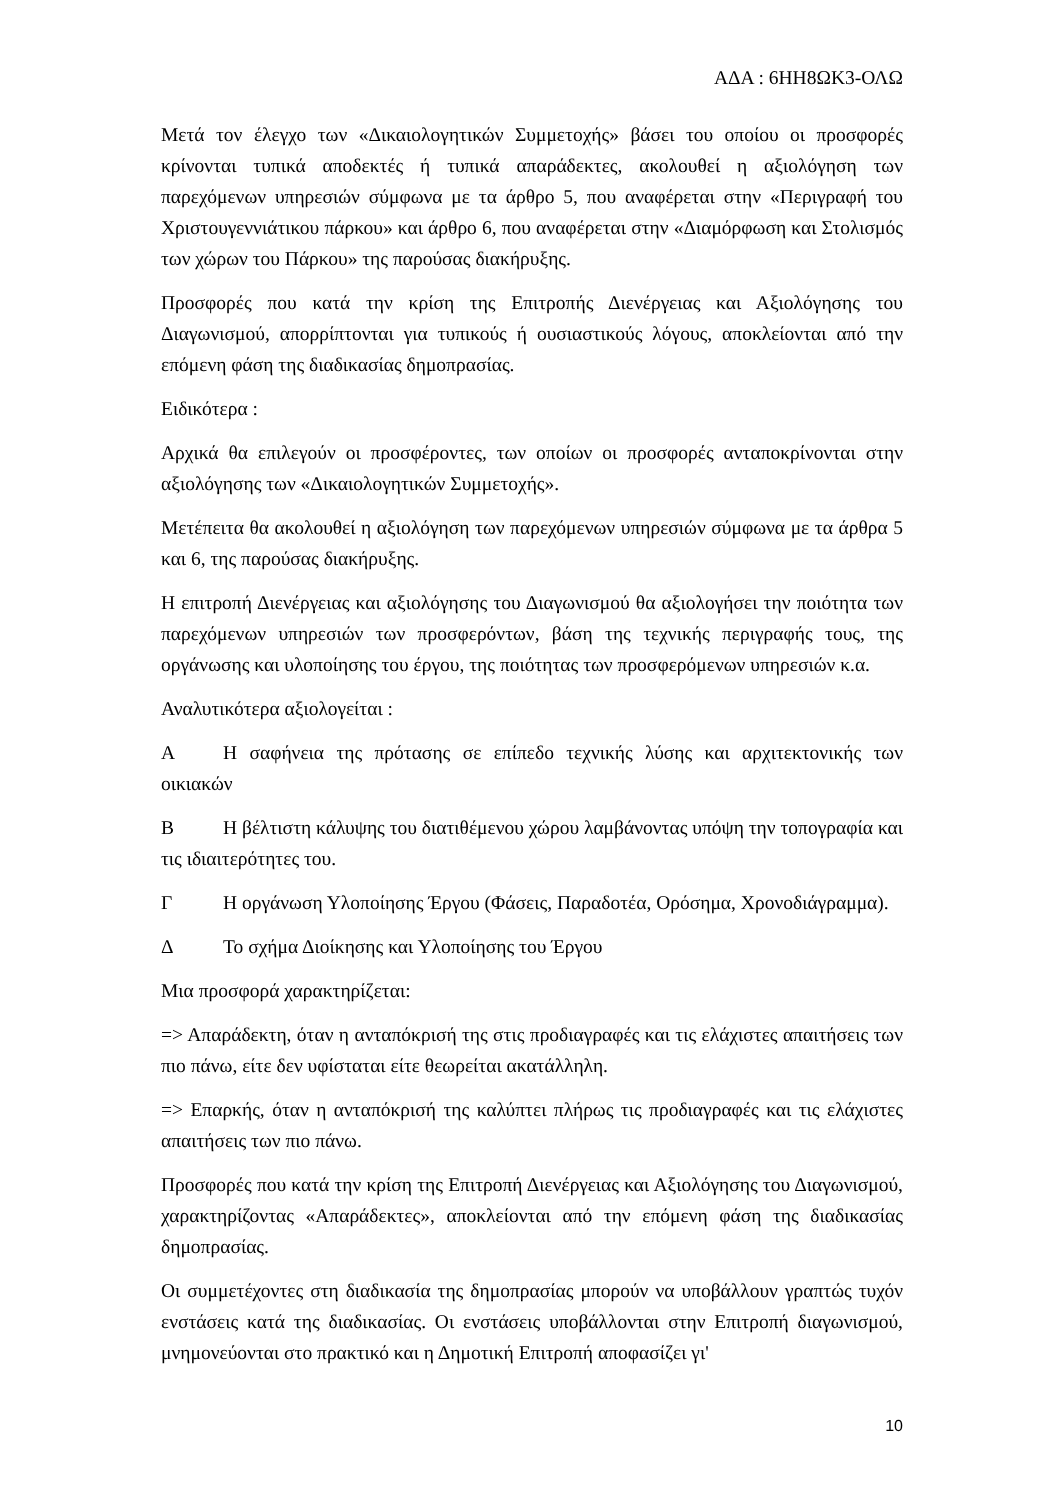ΑΔΑ : 6ΗΗ8ΩΚ3-ΟΛΩ
Μετά τον έλεγχο των «Δικαιολογητικών Συμμετοχής» βάσει του οποίου οι προσφορές κρίνονται τυπικά αποδεκτές ή τυπικά απαράδεκτες, ακολουθεί η αξιολόγηση των παρεχόμενων υπηρεσιών σύμφωνα με τα άρθρο 5, που αναφέρεται στην «Περιγραφή του Χριστουγεννιάτικου πάρκου» και άρθρο 6, που αναφέρεται στην «Διαμόρφωση και Στολισμός των χώρων του Πάρκου» της παρούσας διακήρυξης.
Προσφορές που κατά την κρίση της Επιτροπής Διενέργειας και Αξιολόγησης του Διαγωνισμού, απορρίπτονται για τυπικούς ή ουσιαστικούς λόγους, αποκλείονται από την επόμενη φάση της διαδικασίας δημοπρασίας.
Ειδικότερα :
Αρχικά θα επιλεγούν οι προσφέροντες, των οποίων οι προσφορές ανταποκρίνονται στην αξιολόγησης των «Δικαιολογητικών Συμμετοχής».
Μετέπειτα θα ακολουθεί η αξιολόγηση των παρεχόμενων υπηρεσιών σύμφωνα με τα άρθρα 5 και 6, της παρούσας διακήρυξης.
Η επιτροπή Διενέργειας και αξιολόγησης του Διαγωνισμού θα αξιολογήσει την ποιότητα των παρεχόμενων υπηρεσιών των προσφερόντων, βάση της τεχνικής περιγραφής τους, της οργάνωσης και υλοποίησης του έργου, της ποιότητας των προσφερόμενων υπηρεσιών κ.α.
Αναλυτικότερα αξιολογείται :
Α Η σαφήνεια της πρότασης σε επίπεδο τεχνικής λύσης και αρχιτεκτονικής των οικιακών
Β Η βέλτιστη κάλυψης του διατιθέμενου χώρου λαμβάνοντας υπόψη την τοπογραφία και τις ιδιαιτερότητες του.
Γ Η οργάνωση Υλοποίησης Έργου (Φάσεις, Παραδοτέα, Ορόσημα, Χρονοδιάγραμμα).
Δ Το σχήμα Διοίκησης και Υλοποίησης του Έργου
Μια προσφορά χαρακτηρίζεται:
=> Απαράδεκτη, όταν η ανταπόκρισή της στις προδιαγραφές και τις ελάχιστες απαιτήσεις των πιο πάνω, είτε δεν υφίσταται είτε θεωρείται ακατάλληλη.
=> Επαρκής, όταν η ανταπόκρισή της καλύπτει πλήρως τις προδιαγραφές και τις ελάχιστες απαιτήσεις των πιο πάνω.
Προσφορές που κατά την κρίση της Επιτροπή Διενέργειας και Αξιολόγησης του Διαγωνισμού, χαρακτηρίζοντας «Απαράδεκτες», αποκλείονται από την επόμενη φάση της διαδικασίας δημοπρασίας.
Οι συμμετέχοντες στη διαδικασία της δημοπρασίας μπορούν να υποβάλλουν γραπτώς τυχόν ενστάσεις κατά της διαδικασίας. Οι ενστάσεις υποβάλλονται στην Επιτροπή διαγωνισμού, μνημονεύονται στο πρακτικό και η Δημοτική Επιτροπή αποφασίζει γι'
10